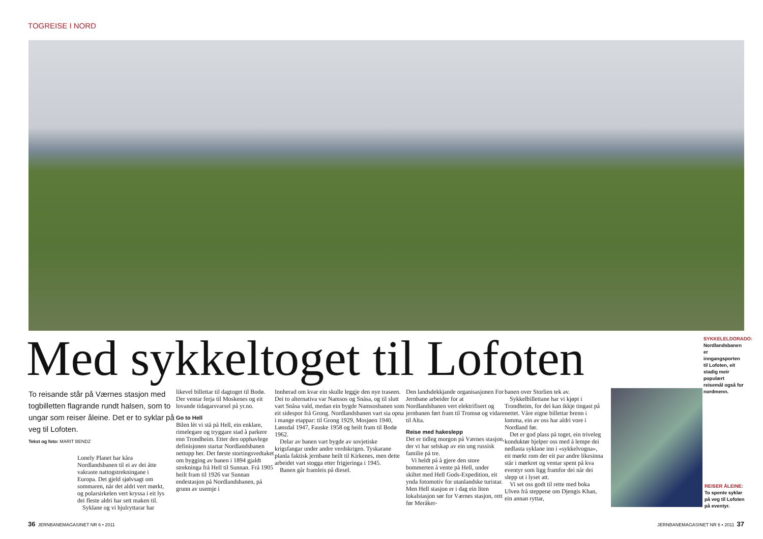TOGREISE I NORD
Med sykkeltoget til Lofoten
SYKKELELDORADO: Nordlandsbanen er inngangsporten til Lofoten, eit stadig meir populært reisemål også for nordmenn.
To reisande står på Værnes stasjon med togbilletten flagrande rundt halsen, som to ungar som reiser åleine. Det er to syklar på veg til Lofoten.
Tekst og foto: MARIT BENDZ
Lonely Planet har kåra Nordlandsbanen til ei av dei åtte vakraste nattogstrekningane i Europa. Det gjeld sjølvsagt om sommaren, når det aldri vert mørkt, og polarsirkelen vert kryssa i eit lys dei fleste aldri har sett maken til.
Syklane og vi hjulryttarar har
likevel billettar til dagtoget til Bodø. Der ventar ferja til Moskenes og eit lovande tidagarsvarsel på yr.no.
Go to Hell
Bilen lèt vi stå på Hell, ein enklare, rimelegare og tryggare stad å parkere enn Trondheim. Etter den opphavlege definisjonen startar Nordlandsbanen nettopp her. Det første stortingsvedtaket om bygging av banen i 1894 gjaldt strekninga frå Hell til Sunnan. Frå 1905 heilt fram til 1926 var Sunnan endestasjon på Nordlandsbanen, på grunn av usemje i
Innherad om kvar ein skulle leggje den nye traseen. Dei to alternativa var Namsos og Snåsa, og til slutt vart Snåsa vald, medan ein bygde Namsosbanen som eit sidespor frå Grong. Nordlandsbanen vart sia opna i mange etappar: til Grong 1929, Mosjøen 1940, Lønsdal 1947, Fauske 1958 og heilt fram til Bodø 1962.
Delar av banen vart bygde av sovjetiske krigsfangar under andre verdskrigen. Tyskarane planla faktisk jernbane heilt til Kirkenes, men dette arbeidet vart stogga etter frigjeringa i 1945.
Banen går framleis på diesel.
Den landsdekkjande organisasjonen For Jernbane arbeider for at Nordlandsbanen vert elektrifisert og jernbanen ført fram til Tromsø og vidare til Alta.
Reise med hakeslepp
Det er tidleg morgon på Værnes stasjon, der vi har selskap av ein ung russisk familie på tre.
Vi heldt på å gjere den store bommerten å vente på Hell, under skiltet med Hell Gods-Expedition, eit ynda fotomotiv for utanlandske turistar. Men Hell stasjon er i dag ein liten lokalstasjon sør for Værnes stasjon, rett før Meråker-
banen over Storlien tek av.
Sykkelbillettane har vi kjøpt i Trondheim, for dei kan ikkje tingast på nettet. Våre eigne billettar brenn i lomma, ein av oss har aldri vore i Nordland før.
Det er god plass på toget, ein triveleg konduktør hjelper oss med å lempe dei nedlasta syklane inn i «sykkelvogna», eit mørkt rom der eit par andre likesinna står i mørkret og ventar spent på kva eventyr som ligg framfor dei når dei slepp ut i lyset att.
Vi set oss godt til rette med boka Ulven frå steppene om Djengis Khan, ein annan ryttar,
REISER ÅLEINE: To spente syklar på veg til Lofoten på eventyr.
36 JERNBANEMAGASINET NR 6 • 2011
JERNBANEMAGASINET NR 6 • 2011 37